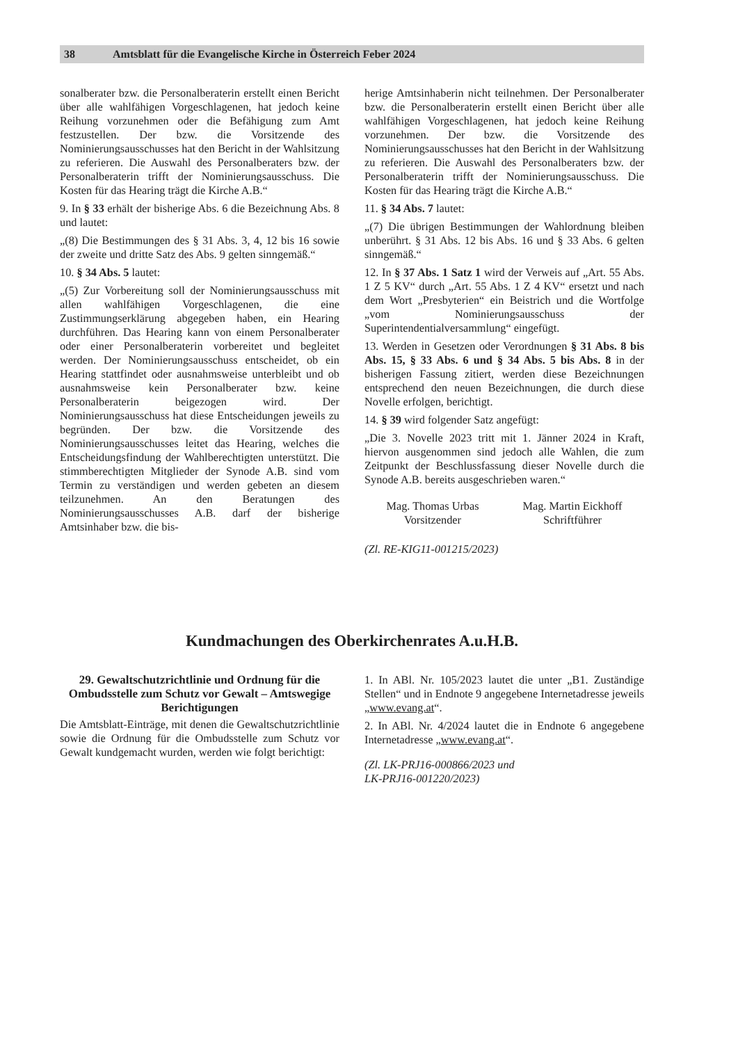38 Amtsblatt für die Evangelische Kirche in Österreich Feber 2024
sonalberater bzw. die Personalberaterin erstellt einen Bericht über alle wahlfähigen Vorgeschlagenen, hat jedoch keine Reihung vorzunehmen oder die Befähigung zum Amt festzustellen. Der bzw. die Vorsitzende des Nominierungsausschusses hat den Bericht in der Wahlsitzung zu referieren. Die Auswahl des Personalberaters bzw. der Personalberaterin trifft der Nominierungsausschuss. Die Kosten für das Hearing trägt die Kirche A.B.“
9. In § 33 erhält der bisherige Abs. 6 die Bezeichnung Abs. 8 und lautet:
„(8) Die Bestimmungen des § 31 Abs. 3, 4, 12 bis 16 sowie der zweite und dritte Satz des Abs. 9 gelten sinngemäß.“
10. § 34 Abs. 5 lautet:
„(5) Zur Vorbereitung soll der Nominierungsausschuss mit allen wahlfähigen Vorgeschlagenen, die eine Zustimmungserklärung abgegeben haben, ein Hearing durchführen. Das Hearing kann von einem Personalberater oder einer Personalberaterin vorbereitet und begleitet werden. Der Nominierungsausschuss entscheidet, ob ein Hearing stattfindet oder ausnahmsweise unterbleibt und ob ausnahmsweise kein Personalberater bzw. keine Personalberaterin beigezogen wird. Der Nominierungsausschuss hat diese Entscheidungen jeweils zu begründen. Der bzw. die Vorsitzende des Nominierungsausschusses leitet das Hearing, welches die Entscheidungsfindung der Wahlberechtigten unterstützt. Die stimmberechtigten Mitglieder der Synode A.B. sind vom Termin zu verständigen und werden gebeten an diesem teilzunehmen. An den Beratungen des Nominierungsausschusses A.B. darf der bisherige Amtsinhaber bzw. die bis-
herige Amtsinhaberin nicht teilnehmen. Der Personalberater bzw. die Personalberaterin erstellt einen Bericht über alle wahlfähigen Vorgeschlagenen, hat jedoch keine Reihung vorzunehmen. Der bzw. die Vorsitzende des Nominierungsausschusses hat den Bericht in der Wahlsitzung zu referieren. Die Auswahl des Personalberaters bzw. der Personalberaterin trifft der Nominierungsausschuss. Die Kosten für das Hearing trägt die Kirche A.B.“
11. § 34 Abs. 7 lautet:
„(7) Die übrigen Bestimmungen der Wahlordnung bleiben unberührt. § 31 Abs. 12 bis Abs. 16 und § 33 Abs. 6 gelten sinngemäß.“
12. In § 37 Abs. 1 Satz 1 wird der Verweis auf „Art. 55 Abs. 1 Z 5 KV“ durch „Art. 55 Abs. 1 Z 4 KV“ ersetzt und nach dem Wort „Presbyterien“ ein Beistrich und die Wortfolge „vom Nominierungsausschuss der Superintendentialversammlung“ eingefügt.
13. Werden in Gesetzen oder Verordnungen § 31 Abs. 8 bis Abs. 15, § 33 Abs. 6 und § 34 Abs. 5 bis Abs. 8 in der bisherigen Fassung zitiert, werden diese Bezeichnungen entsprechend den neuen Bezeichnungen, die durch diese Novelle erfolgen, berichtigt.
14. § 39 wird folgender Satz angefügt:
„Die 3. Novelle 2023 tritt mit 1. Jänner 2024 in Kraft, hiervon ausgenommen sind jedoch alle Wahlen, die zum Zeitpunkt der Beschlussfassung dieser Novelle durch die Synode A.B. bereits ausgeschrieben waren.“
Mag. Thomas Urbas
Vorsitzender
Mag. Martin Eickhoff
Schriftführer
(Zl. RE-KIG11-001215/2023)
Kundmachungen des Oberkirchenrates A.u.H.B.
29. Gewaltschutzrichtlinie und Ordnung für die Ombudsstelle zum Schutz vor Gewalt – Amtswegige Berichtigungen
Die Amtsblatt-Einträge, mit denen die Gewaltschutzrichtlinie sowie die Ordnung für die Ombudsstelle zum Schutz vor Gewalt kundgemacht wurden, werden wie folgt berichtigt:
1. In ABl. Nr. 105/2023 lautet die unter „B1. Zuständige Stellen“ und in Endnote 9 angegebene Internetadresse jeweils „www.evang.at“.
2. In ABl. Nr. 4/2024 lautet die in Endnote 6 angegebene Internetadresse „www.evang.at“.
(Zl. LK-PRJ16-000866/2023 und
LK-PRJ16-001220/2023)